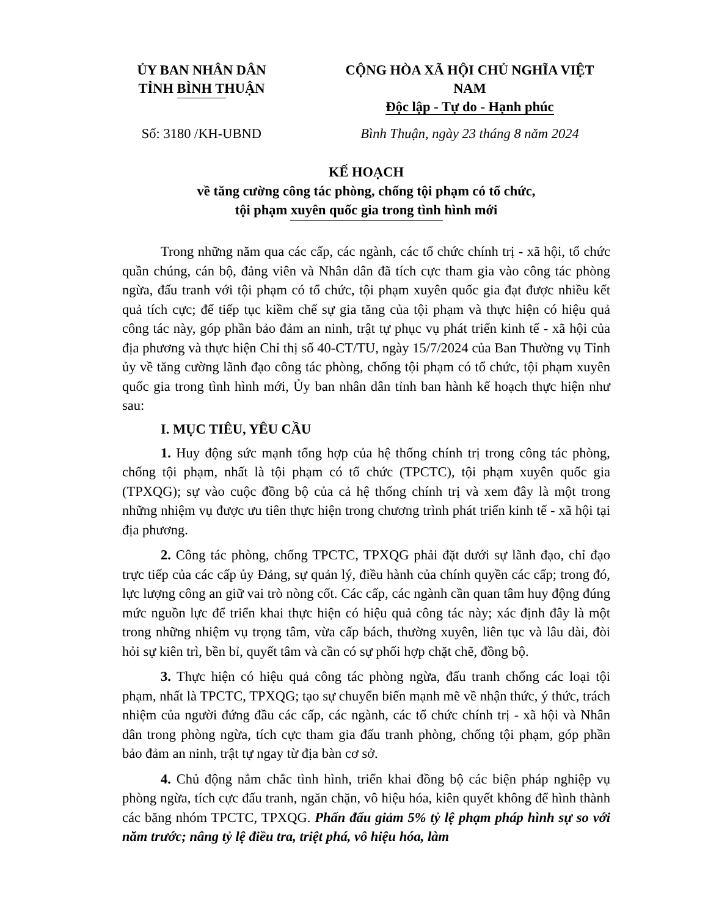ỦY BAN NHÂN DÂN
TỈNH BÌNH THUẬN
CỘNG HÒA XÃ HỘI CHỦ NGHĨA VIỆT NAM
Độc lập - Tự do - Hạnh phúc
Số: 3180 /KH-UBND Bình Thuận, ngày 23 tháng 8 năm 2024
KẾ HOẠCH
về tăng cường công tác phòng, chống tội phạm có tổ chức,
tội phạm xuyên quốc gia trong tình hình mới
Trong những năm qua các cấp, các ngành, các tổ chức chính trị - xã hội, tổ chức quần chúng, cán bộ, đảng viên và Nhân dân đã tích cực tham gia vào công tác phòng ngừa, đấu tranh với tội phạm có tổ chức, tội phạm xuyên quốc gia đạt được nhiều kết quả tích cực; để tiếp tục kiềm chế sự gia tăng của tội phạm và thực hiện có hiệu quả công tác này, góp phần bảo đảm an ninh, trật tự phục vụ phát triển kinh tế - xã hội của địa phương và thực hiện Chỉ thị số 40-CT/TU, ngày 15/7/2024 của Ban Thường vụ Tỉnh ủy về tăng cường lãnh đạo công tác phòng, chống tội phạm có tổ chức, tội phạm xuyên quốc gia trong tình hình mới, Ủy ban nhân dân tỉnh ban hành kế hoạch thực hiện như sau:
I. MỤC TIÊU, YÊU CẦU
1. Huy động sức mạnh tổng hợp của hệ thống chính trị trong công tác phòng, chống tội phạm, nhất là tội phạm có tổ chức (TPCTC), tội phạm xuyên quốc gia (TPXQG); sự vào cuộc đồng bộ của cả hệ thống chính trị và xem đây là một trong những nhiệm vụ được ưu tiên thực hiện trong chương trình phát triển kinh tế - xã hội tại địa phương.
2. Công tác phòng, chống TPCTC, TPXQG phải đặt dưới sự lãnh đạo, chỉ đạo trực tiếp của các cấp ủy Đảng, sự quản lý, điều hành của chính quyền các cấp; trong đó, lực lượng công an giữ vai trò nòng cốt. Các cấp, các ngành cần quan tâm huy động đúng mức nguồn lực để triển khai thực hiện có hiệu quả công tác này; xác định đây là một trong những nhiệm vụ trọng tâm, vừa cấp bách, thường xuyên, liên tục và lâu dài, đòi hỏi sự kiên trì, bền bỉ, quyết tâm và cần có sự phối hợp chặt chẽ, đồng bộ.
3. Thực hiện có hiệu quả công tác phòng ngừa, đấu tranh chống các loại tội phạm, nhất là TPCTC, TPXQG; tạo sự chuyển biến mạnh mẽ về nhận thức, ý thức, trách nhiệm của người đứng đầu các cấp, các ngành, các tổ chức chính trị - xã hội và Nhân dân trong phòng ngừa, tích cực tham gia đấu tranh phòng, chống tội phạm, góp phần bảo đảm an ninh, trật tự ngay từ địa bàn cơ sở.
4. Chủ động nắm chắc tình hình, triển khai đồng bộ các biện pháp nghiệp vụ phòng ngừa, tích cực đấu tranh, ngăn chặn, vô hiệu hóa, kiên quyết không để hình thành các băng nhóm TPCTC, TPXQG. Phấn đấu giảm 5% tỷ lệ phạm pháp hình sự so với năm trước; nâng tỷ lệ điều tra, triệt phá, vô hiệu hóa, làm